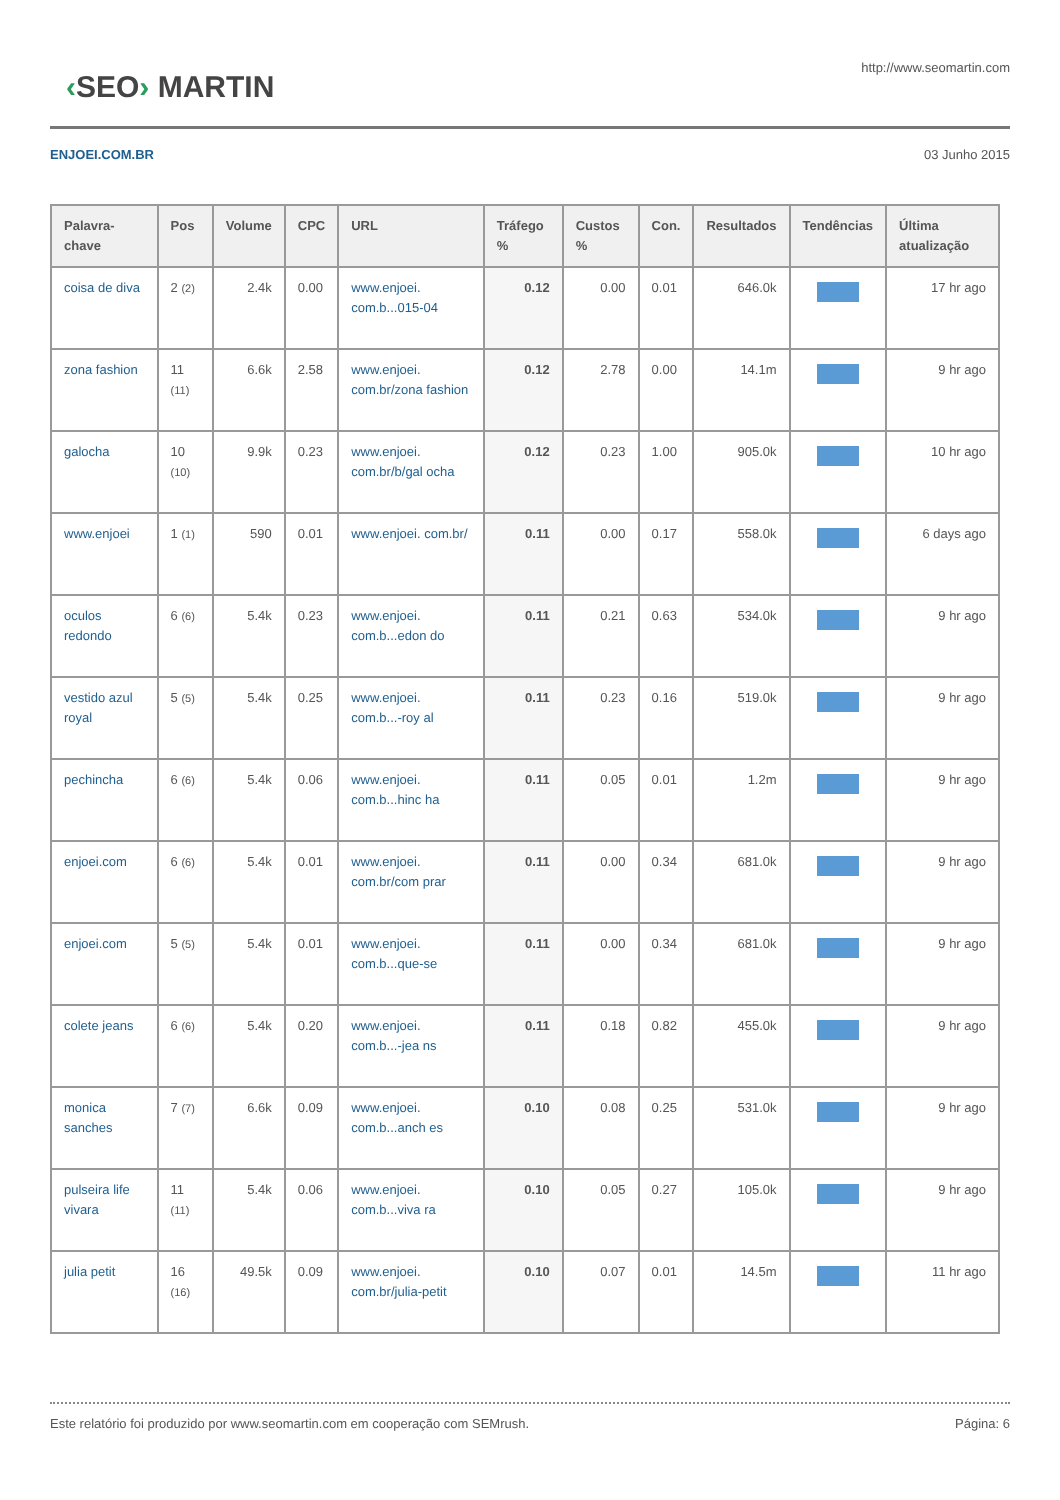‹SEO› MARTIN
http://www.seomartin.com
ENJOEI.COM.BR 03 Junho 2015
| Palavra-chave | Pos | Volume | CPC | URL | Tráfego % | Custos % | Con. | Resultados | Tendências | Última atualização |
| --- | --- | --- | --- | --- | --- | --- | --- | --- | --- | --- |
| coisa de diva | 2 (2) | 2.4k | 0.00 | www.enjoei. com.b...015-04 | 0.12 | 0.00 | 0.01 | 646.0k | | 17 hr ago |
| zona fashion | 11 (11) | 6.6k | 2.58 | www.enjoei. com.br/zona fashion | 0.12 | 2.78 | 0.00 | 14.1m | | 9 hr ago |
| galocha | 10 (10) | 9.9k | 0.23 | www.enjoei. com.br/b/gal ocha | 0.12 | 0.23 | 1.00 | 905.0k | | 10 hr ago |
| www.enjoei | 1 (1) | 590 | 0.01 | www.enjoei. com.br/ | 0.11 | 0.00 | 0.17 | 558.0k | | 6 days ago |
| oculos redondo | 6 (6) | 5.4k | 0.23 | www.enjoei. com.b...edon do | 0.11 | 0.21 | 0.63 | 534.0k | | 9 hr ago |
| vestido azul royal | 5 (5) | 5.4k | 0.25 | www.enjoei. com.b...-roy al | 0.11 | 0.23 | 0.16 | 519.0k | | 9 hr ago |
| pechincha | 6 (6) | 5.4k | 0.06 | www.enjoei. com.b...hinc ha | 0.11 | 0.05 | 0.01 | 1.2m | | 9 hr ago |
| enjoei.com | 6 (6) | 5.4k | 0.01 | www.enjoei. com.br/com prar | 0.11 | 0.00 | 0.34 | 681.0k | | 9 hr ago |
| enjoei.com | 5 (5) | 5.4k | 0.01 | www.enjoei. com.b...que-se | 0.11 | 0.00 | 0.34 | 681.0k | | 9 hr ago |
| colete jeans | 6 (6) | 5.4k | 0.20 | www.enjoei. com.b...-jea ns | 0.11 | 0.18 | 0.82 | 455.0k | | 9 hr ago |
| monica sanches | 7 (7) | 6.6k | 0.09 | www.enjoei. com.b...anch es | 0.10 | 0.08 | 0.25 | 531.0k | | 9 hr ago |
| pulseira life vivara | 11 (11) | 5.4k | 0.06 | www.enjoei. com.b...viva ra | 0.10 | 0.05 | 0.27 | 105.0k | | 9 hr ago |
| julia petit | 16 (16) | 49.5k | 0.09 | www.enjoei. com.br/julia-petit | 0.10 | 0.07 | 0.01 | 14.5m | | 11 hr ago |
Este relatório foi produzido por www.seomartin.com em cooperação com SEMrush. Página: 6